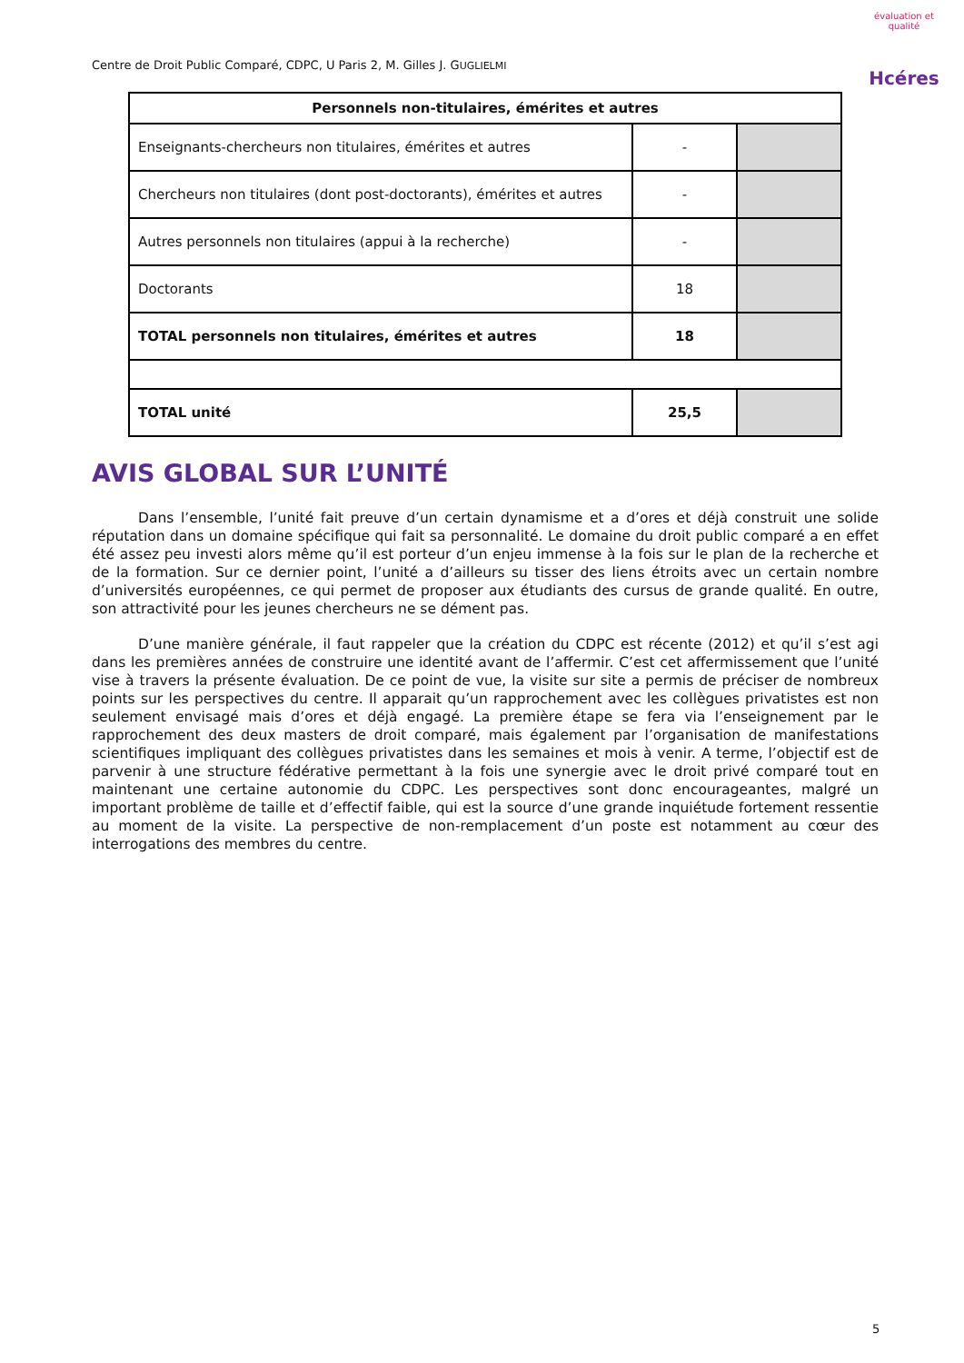Centre de Droit Public Comparé, CDPC, U Paris 2, M. Gilles J. GUGLIELMI
évaluation et qualité
Hcéres
| Personnels non-titulaires, émérites et autres | | |
| --- | --- | --- |
| Enseignants-chercheurs non titulaires, émérites et autres | - | |
| Chercheurs non titulaires (dont post-doctorants), émérites et autres | - | |
| Autres personnels non titulaires (appui à la recherche) | - | |
| Doctorants | 18 | |
| TOTAL personnels non titulaires, émérites et autres | 18 | |
| TOTAL unité | 25,5 | |
AVIS GLOBAL SUR L’UNITÉ
Dans l’ensemble, l’unité fait preuve d’un certain dynamisme et a d’ores et déjà construit une solide réputation dans un domaine spécifique qui fait sa personnalité. Le domaine du droit public comparé a en effet été assez peu investi alors même qu’il est porteur d’un enjeu immense à la fois sur le plan de la recherche et de la formation. Sur ce dernier point, l’unité a d’ailleurs su tisser des liens étroits avec un certain nombre d’universités européennes, ce qui permet de proposer aux étudiants des cursus de grande qualité. En outre, son attractivité pour les jeunes chercheurs ne se dément pas.
D’une manière générale, il faut rappeler que la création du CDPC est récente (2012) et qu’il s’est agi dans les premières années de construire une identité avant de l’affermir. C’est cet affermissement que l’unité vise à travers la présente évaluation. De ce point de vue, la visite sur site a permis de préciser de nombreux points sur les perspectives du centre. Il apparait qu’un rapprochement avec les collègues privatistes est non seulement envisagé mais d’ores et déjà engagé. La première étape se fera via l’enseignement par le rapprochement des deux masters de droit comparé, mais également par l’organisation de manifestations scientifiques impliquant des collègues privatistes dans les semaines et mois à venir. A terme, l’objectif est de parvenir à une structure fédérative permettant à la fois une synergie avec le droit privé comparé tout en maintenant une certaine autonomie du CDPC. Les perspectives sont donc encourageantes, malgré un important problème de taille et d’effectif faible, qui est la source d’une grande inquiétude fortement ressentie au moment de la visite. La perspective de non-remplacement d’un poste est notamment au cœur des interrogations des membres du centre.
5